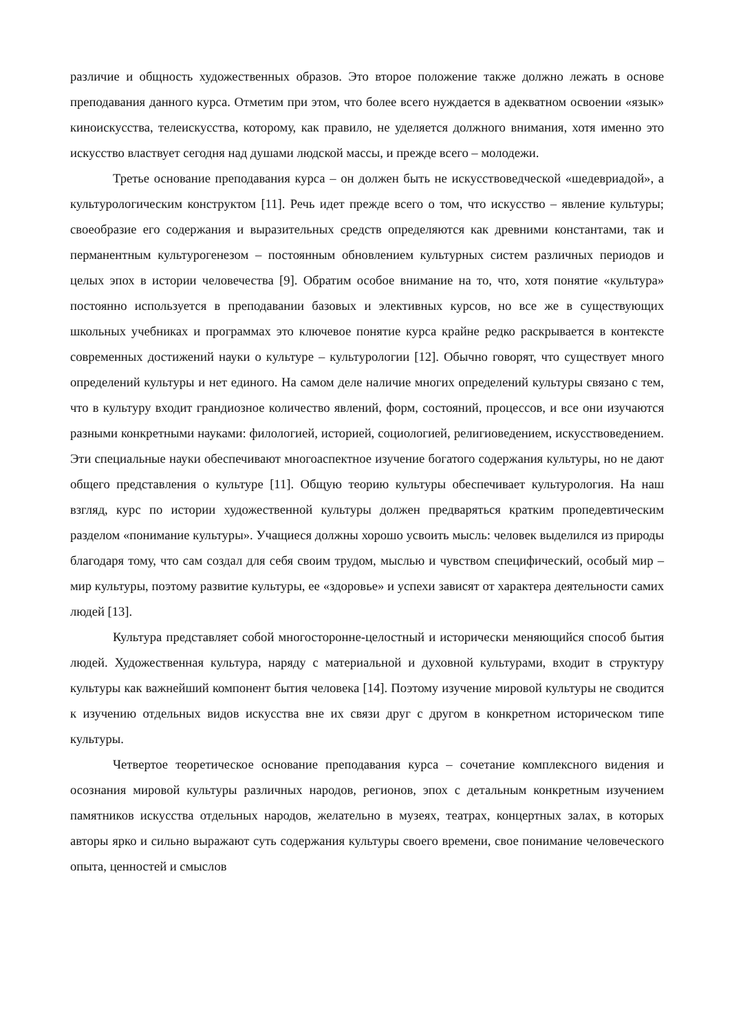различие и общность художественных образов. Это второе положение также должно лежать в основе преподавания данного курса. Отметим при этом, что более всего нуждается в адекватном освоении «язык» киноискусства, телеискусства, которому, как правило, не уделяется должного внимания, хотя именно это искусство властвует сегодня над душами людской массы, и прежде всего – молодежи.
Третье основание преподавания курса – он должен быть не искусствоведческой «шедевриадой», а культурологическим конструктом [11]. Речь идет прежде всего о том, что искусство – явление культуры; своеобразие его содержания и выразительных средств определяются как древними константами, так и перманентным культурогенезом – постоянным обновлением культурных систем различных периодов и целых эпох в истории человечества [9]. Обратим особое внимание на то, что, хотя понятие «культура» постоянно используется в преподавании базовых и элективных курсов, но все же в существующих школьных учебниках и программах это ключевое понятие курса крайне редко раскрывается в контексте современных достижений науки о культуре – культурологии [12]. Обычно говорят, что существует много определений культуры и нет единого. На самом деле наличие многих определений культуры связано с тем, что в культуру входит грандиозное количество явлений, форм, состояний, процессов, и все они изучаются разными конкретными науками: филологией, историей, социологией, религиоведением, искусствоведением. Эти специальные науки обеспечивают многоаспектное изучение богатого содержания культуры, но не дают общего представления о культуре [11]. Общую теорию культуры обеспечивает культурология. На наш взгляд, курс по истории художественной культуры должен предваряться кратким пропедевтическим разделом «понимание культуры». Учащиеся должны хорошо усвоить мысль: человек выделился из природы благодаря тому, что сам создал для себя своим трудом, мыслью и чувством специфический, особый мир – мир культуры, поэтому развитие культуры, ее «здоровье» и успехи зависят от характера деятельности самих людей [13].
Культура представляет собой многосторонне-целостный и исторически меняющийся способ бытия людей. Художественная культура, наряду с материальной и духовной культурами, входит в структуру культуры как важнейший компонент бытия человека [14]. Поэтому изучение мировой культуры не сводится к изучению отдельных видов искусства вне их связи друг с другом в конкретном историческом типе культуры.
Четвертое теоретическое основание преподавания курса – сочетание комплексного видения и осознания мировой культуры различных народов, регионов, эпох с детальным конкретным изучением памятников искусства отдельных народов, желательно в музеях, театрах, концертных залах, в которых авторы ярко и сильно выражают суть содержания культуры своего времени, свое понимание человеческого опыта, ценностей и смыслов